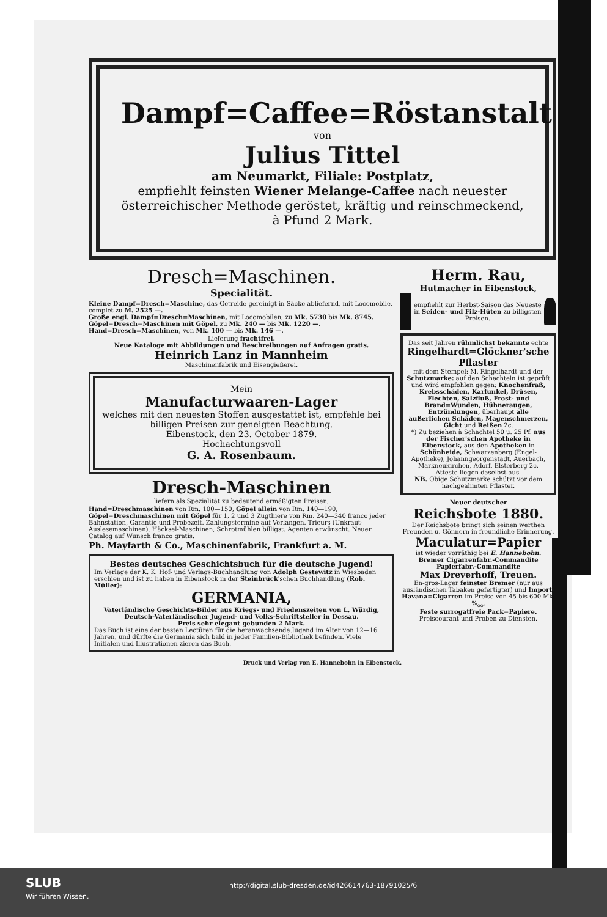Dampf=Caffee=Röstanstalt
von
Julius Tittel
am Neumarkt, Filiale: Postplatz,
empfiehlt feinsten Wiener Melange-Caffee nach neuester österreichischer Methode geröstet, kräftig und reinschmeckend, à Pfund 2 Mark.
Dresch=Maschinen.
Specialität.
Kleine Dampf=Dresch=Maschine, das Getreide gereinigt in Säcke abliefernd, mit Locomobile, complet zu M. 2525 —.
Große engl. Dampf=Dresch=Maschinen, mit Locomobilen, zu Mk. 5730 bis Mk. 8745.
Göpel=Dresch=Maschinen mit Göpel, zu Mk. 240 — bis Mk. 1220 —.
Hand=Dresch=Maschinen, von Mk. 100 — bis Mk. 146 —.
Lieferung frachtfrei.
Neue Kataloge mit Abbildungen und Beschreibungen auf Anfragen gratis.
Heinrich Lanz in Mannheim
Maschinenfabrik und Eisengießerei.
Mein
Manufacturwaaren-Lager
welches mit den neuesten Stoffen ausgestattet ist, empfehle bei billigen Preisen zur geneigten Beachtung.
Eibenstock, den 23. October 1879.
Hochachtungsvoll
G. A. Rosenbaum.
Dresch-Maschinen
liefern als Spezialität zu bedeutend ermäßigten Preisen,
Hand=Dreschmaschinen von Rm. 100—150, Göpel allein von Rm. 140—190, Göpel=Dreschmaschinen mit Göpel für 1, 2 und 3 Zugthiere von Rm. 240—340 franco jeder Bahnstation, Garantie und Probezeit. Zahlungstermine auf Verlangen. Trieurs (Unkraut-Auslesemaschinen), Häcksel-Maschinen, Schrotmühlen billigst. Agenten erwünscht. Neuer Catalog auf Wunsch franco gratis.
Ph. Mayfarth & Co., Maschinenfabrik, Frankfurt a. M.
Bestes deutsches Geschichtsbuch für die deutsche Jugend!
Im Verlage der K. K. Hof- und Verlags-Buchhandlung von Adolph Gestewitz in Wiesbaden erschien und ist zu haben in Eibenstock in der Steinbrück'schen Buchhandlung (Rob. Müller):
GERMANIA,
Vaterländische Geschichts-Bilder aus Kriegs- und Friedenszeiten von L. Würdig, Deutsch-Vaterländischer Jugend- und Volks-Schriftsteller in Dessau.
Preis sehr elegant gebunden 2 Mark.
Das Buch ist eine der besten Lectüren für die heranwachsende Jugend im Alter von 12—16 Jahren, und dürfte die Germania sich bald in jeder Familien-Bibliothek befinden. Viele Initialen und Illustrationen zieren das Buch.
Herm. Rau,
Hutmacher in Eibenstock,
empfiehlt zur Herbst-Saison das Neueste in Seiden- und Filz-Hüten zu billigsten Preisen.
Das seit Jahren rühmlichst bekannte echte
Ringelhardt=Glöckner'sche Pflaster
mit dem Stempel: M. Ringelhardt und der Schutzmarke: auf den Schachteln ist geprüft und wird empfohlen gegen: Knochenfraß, Krebsschäden, Karfunkel, Drüsen, Flechten, Salzfluß, Frost- und Brand=Wunden, Hühneraugen, Entzündungen, überhaupt alle äußerlichen Schäden, Magenschmerzen, Gicht und Reißen 2c.
*) Zu beziehen à Schachtel 50 u. 25 Pf. aus der Fischer'schen Apotheke in Eibenstock, aus den Apotheken in Schönheide, Schwarzenberg (Engel-Apotheke), Johanngeorgenstadt, Auerbach, Markneukirchen, Adorf, Elsterberg 2c. Atteste liegen daselbst aus.
NB. Obige Schutzmarke schützt vor dem nachgeahmten Pflaster.
Neuer deutscher
Reichsbote 1880.
Der Reichsbote bringt sich seinen werthen Freunden u. Gönnern in freundliche Erinnerung.
Maculatur=Papier
ist wieder vorräthig bei E. Hannebohn.
Bremer Cigarrenfabr.-Commandite
Papierfabr.-Commandite
Max Dreverhoff, Treuen.
En-gros-Lager feinster Bremer (nur aus ausländischen Tabaken gefertigter) und Import. Havana=Cigarren im Preise von 45 bis 600 Mk. %<sub>oo</sub>.
Feste surrogatfreie Pack=Papiere.
Preiscourant und Proben zu Diensten.
Druck und Verlag von E. Hannebohn in Eibenstock.
SLUB
Wir führen Wissen.
http://digital.slub-dresden.de/id426614763-18791025/6